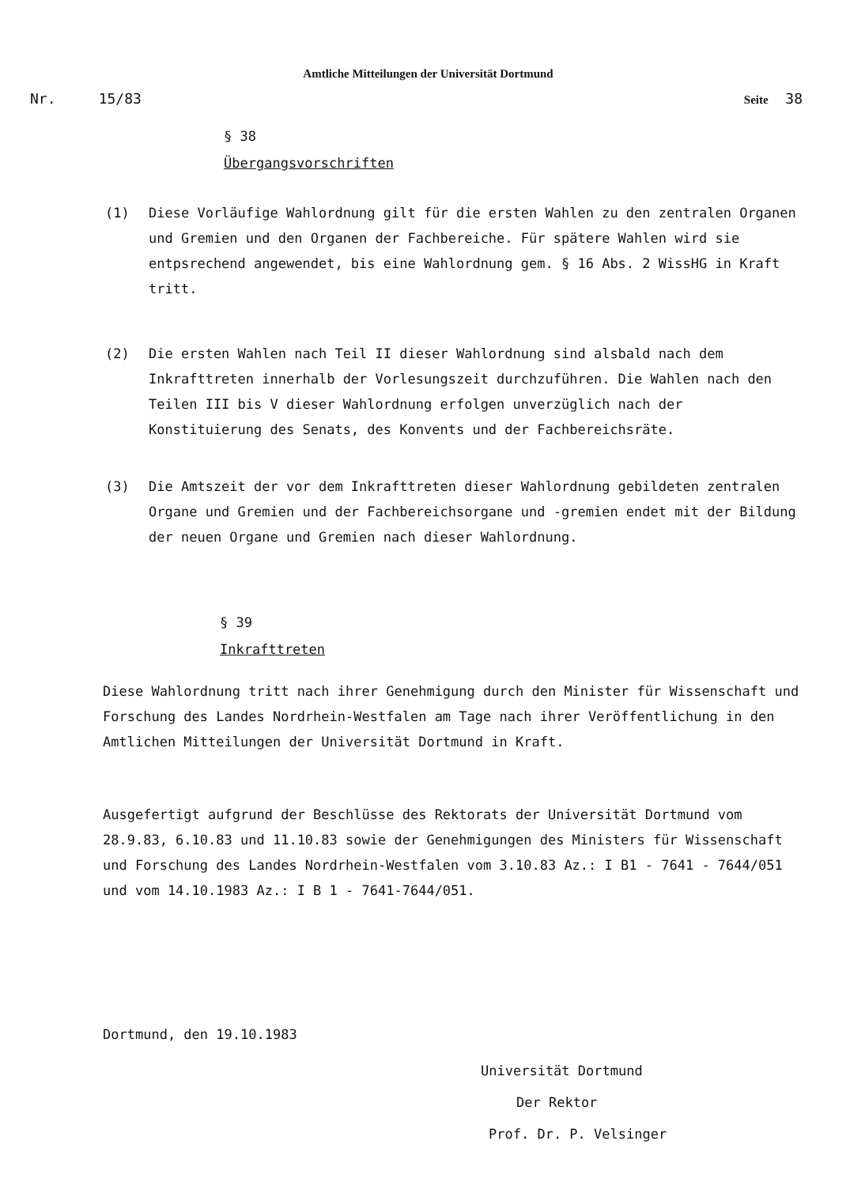Amtliche Mitteilungen der Universität Dortmund
Nr. 15/83 Seite 38
§ 38
Übergangsvorschriften
(1) Diese Vorläufige Wahlordnung gilt für die ersten Wahlen zu den zentralen Organen und Gremien und den Organen der Fachbereiche. Für spätere Wahlen wird sie entpsrechend angewendet, bis eine Wahlordnung gem. § 16 Abs. 2 WissHG in Kraft tritt.
(2) Die ersten Wahlen nach Teil II dieser Wahlordnung sind alsbald nach dem Inkrafttreten innerhalb der Vorlesungszeit durchzuführen. Die Wahlen nach den Teilen III bis V dieser Wahlordnung erfolgen unverzüglich nach der Konstituierung des Senats, des Konvents und der Fachbereichsräte.
(3) Die Amtszeit der vor dem Inkrafttreten dieser Wahlordnung gebildeten zentralen Organe und Gremien und der Fachbereichsorgane und -gremien endet mit der Bildung der neuen Organe und Gremien nach dieser Wahlordnung.
§ 39
Inkrafttreten
Diese Wahlordnung tritt nach ihrer Genehmigung durch den Minister für Wissenschaft und Forschung des Landes Nordrhein-Westfalen am Tage nach ihrer Veröffentlichung in den Amtlichen Mitteilungen der Universität Dortmund in Kraft.
Ausgefertigt aufgrund der Beschlüsse des Rektorats der Universität Dortmund vom 28.9.83, 6.10.83 und 11.10.83 sowie der Genehmigungen des Ministers für Wissenschaft und Forschung des Landes Nordrhein-Westfalen vom 3.10.83 Az.: I B1 - 7641 - 7644/051 und vom 14.10.1983 Az.: I B 1 - 7641-7644/051.
Dortmund, den 19.10.1983
Universität Dortmund
Der Rektor
Prof. Dr. P. Velsinger